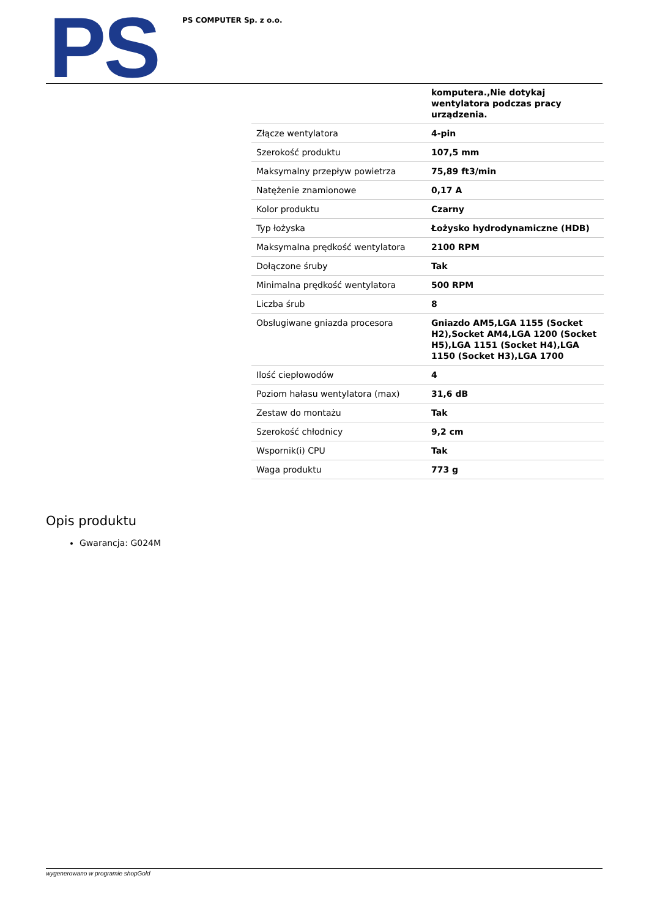PS PS COMPUTER Sp. z o.o.
| | komputera.,Nie dotykaj wentylatora podczas pracy urządzenia. |
| Złącze wentylatora | 4-pin |
| Szerokość produktu | 107,5 mm |
| Maksymalny przepływ powietrza | 75,89 ft3/min |
| Natężenie znamionowe | 0,17 A |
| Kolor produktu | Czarny |
| Typ łożyska | Łożysko hydrodynamiczne (HDB) |
| Maksymalna prędkość wentylatora | 2100 RPM |
| Dołączone śruby | Tak |
| Minimalna prędkość wentylatora | 500 RPM |
| Liczba śrub | 8 |
| Obsługiwane gniazda procesora | Gniazdo AM5,LGA 1155 (Socket H2),Socket AM4,LGA 1200 (Socket H5),LGA 1151 (Socket H4),LGA 1150 (Socket H3),LGA 1700 |
| Ilość ciepłowodów | 4 |
| Poziom hałasu wentylatora (max) | 31,6 dB |
| Zestaw do montażu | Tak |
| Szerokość chłodnicy | 9,2 cm |
| Wspornik(i) CPU | Tak |
| Waga produktu | 773 g |
Opis produktu
Gwarancja: G024M
wygenerowano w programie shopGold